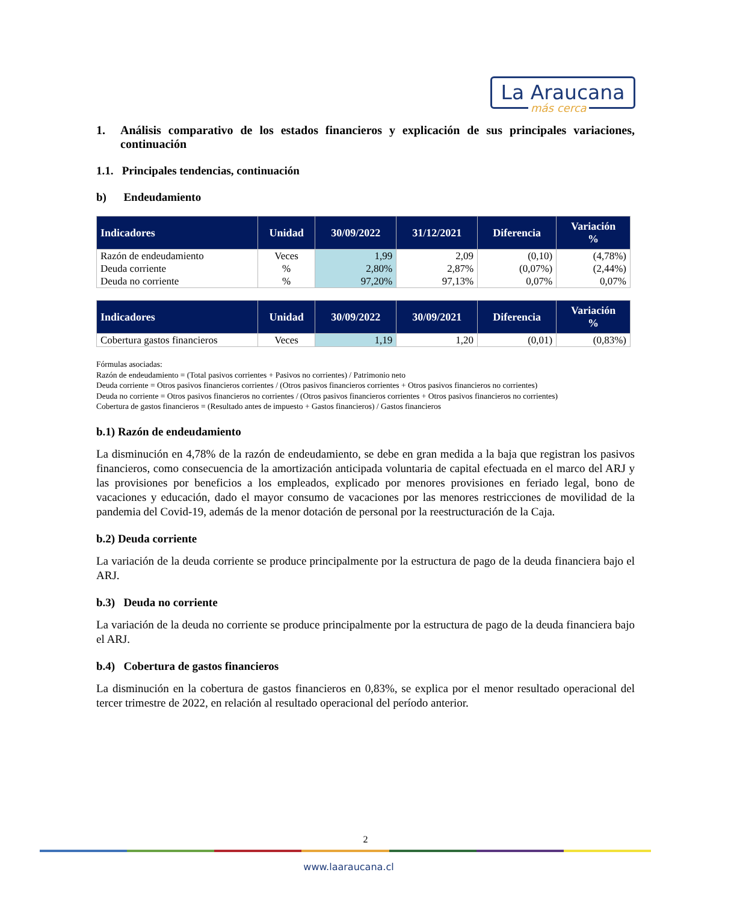La Araucana
más cerca
1. Análisis comparativo de los estados financieros y explicación de sus principales variaciones, continuación
1.1. Principales tendencias, continuación
b) Endeudamiento
| Indicadores | Unidad | 30/09/2022 | 31/12/2021 | Diferencia | Variación % |
| --- | --- | --- | --- | --- | --- |
| Razón de endeudamiento | Veces | 1,99 | 2,09 | (0,10) | (4,78%) |
| Deuda corriente | % | 2,80% | 2,87% | (0,07%) | (2,44%) |
| Deuda no corriente | % | 97,20% | 97,13% | 0,07% | 0,07% |
| Indicadores | Unidad | 30/09/2022 | 30/09/2021 | Diferencia | Variación % |
| --- | --- | --- | --- | --- | --- |
| Cobertura gastos financieros | Veces | 1,19 | 1,20 | (0,01) | (0,83%) |
Fórmulas asociadas:
Razón de endeudamiento = (Total pasivos corrientes + Pasivos no corrientes) / Patrimonio neto
Deuda corriente = Otros pasivos financieros corrientes / (Otros pasivos financieros corrientes + Otros pasivos financieros no corrientes)
Deuda no corriente = Otros pasivos financieros no corrientes / (Otros pasivos financieros corrientes + Otros pasivos financieros no corrientes)
Cobertura de gastos financieros = (Resultado antes de impuesto + Gastos financieros) / Gastos financieros
b.1) Razón de endeudamiento
La disminución en 4,78% de la razón de endeudamiento, se debe en gran medida a la baja que registran los pasivos financieros, como consecuencia de la amortización anticipada voluntaria de capital efectuada en el marco del ARJ y las provisiones por beneficios a los empleados, explicado por menores provisiones en feriado legal, bono de vacaciones y educación, dado el mayor consumo de vacaciones por las menores restricciones de movilidad de la pandemia del Covid-19, además de la menor dotación de personal por la reestructuración de la Caja.
b.2) Deuda corriente
La variación de la deuda corriente se produce principalmente por la estructura de pago de la deuda financiera bajo el ARJ.
b.3) Deuda no corriente
La variación de la deuda no corriente se produce principalmente por la estructura de pago de la deuda financiera bajo el ARJ.
b.4) Cobertura de gastos financieros
La disminución en la cobertura de gastos financieros en 0,83%, se explica por el menor resultado operacional del tercer trimestre de 2022, en relación al resultado operacional del período anterior.
2
www.laaraucana.cl